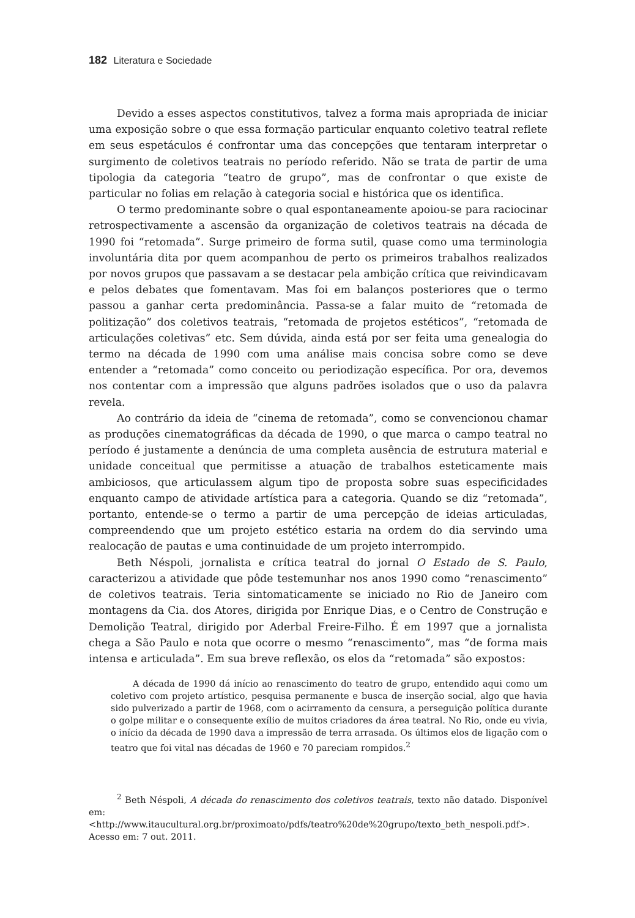182 Literatura e Sociedade
Devido a esses aspectos constitutivos, talvez a forma mais apropriada de iniciar uma exposição sobre o que essa formação particular enquanto coletivo teatral reflete em seus espetáculos é confrontar uma das concepções que tentaram interpretar o surgimento de coletivos teatrais no período referido. Não se trata de partir de uma tipologia da categoria “teatro de grupo”, mas de confrontar o que existe de particular no folias em relação à categoria social e histórica que os identifica.
O termo predominante sobre o qual espontaneamente apoiou-se para raciocinar retrospectivamente a ascensão da organização de coletivos teatrais na década de 1990 foi “retomada”. Surge primeiro de forma sutil, quase como uma terminologia involuntária dita por quem acompanhou de perto os primeiros trabalhos realizados por novos grupos que passavam a se destacar pela ambição crítica que reivindicavam e pelos debates que fomentavam. Mas foi em balanços posteriores que o termo passou a ganhar certa predominância. Passa-se a falar muito de “retomada de politização” dos coletivos teatrais, “retomada de projetos estéticos”, “retomada de articulações coletivas” etc. Sem dúvida, ainda está por ser feita uma genealogia do termo na década de 1990 com uma análise mais concisa sobre como se deve entender a “retomada” como conceito ou periodização específica. Por ora, devemos nos contentar com a impressão que alguns padrões isolados que o uso da palavra revela.
Ao contrário da ideia de “cinema de retomada”, como se convencionou chamar as produções cinematográficas da década de 1990, o que marca o campo teatral no período é justamente a denúncia de uma completa ausência de estrutura material e unidade conceitual que permitisse a atuação de trabalhos esteticamente mais ambiciosos, que articulassem algum tipo de proposta sobre suas especificidades enquanto campo de atividade artística para a categoria. Quando se diz “retomada”, portanto, entende-se o termo a partir de uma percepção de ideias articuladas, compreendendo que um projeto estético estaria na ordem do dia servindo uma realocação de pautas e uma continuidade de um projeto interrompido.
Beth Néspoli, jornalista e crítica teatral do jornal O Estado de S. Paulo, caracterizou a atividade que pôde testemunhar nos anos 1990 como “renascimento” de coletivos teatrais. Teria sintomaticamente se iniciado no Rio de Janeiro com montagens da Cia. dos Atores, dirigida por Enrique Dias, e o Centro de Construção e Demolição Teatral, dirigido por Aderbal Freire-Filho. É em 1997 que a jornalista chega a São Paulo e nota que ocorre o mesmo “renascimento”, mas “de forma mais intensa e articulada”. Em sua breve reflexão, os elos da “retomada” são expostos:
A década de 1990 dá início ao renascimento do teatro de grupo, entendido aqui como um coletivo com projeto artístico, pesquisa permanente e busca de inserção social, algo que havia sido pulverizado a partir de 1968, com o acirramento da censura, a perseguição política durante o golpe militar e o consequente exílio de muitos criadores da área teatral. No Rio, onde eu vivia, o início da década de 1990 dava a impressão de terra arrasada. Os últimos elos de ligação com o teatro que foi vital nas décadas de 1960 e 70 pareciam rompidos.<sup>2</sup>
<sup>2</sup> Beth Néspoli, A década do renascimento dos coletivos teatrais, texto não datado. Disponível em: <http://www.itaucultural.org.br/proximoato/pdfs/teatro%20de%20grupo/texto_beth_nespoli.pdf>. Acesso em: 7 out. 2011.